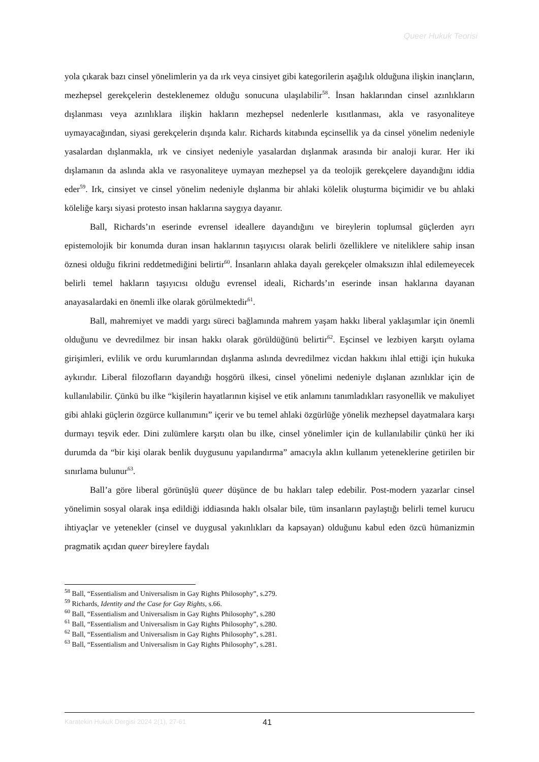Queer Hukuk Teorisi
yola çıkarak bazı cinsel yönelimlerin ya da ırk veya cinsiyet gibi kategorilerin aşağılık olduğuna ilişkin inançların, mezhepsel gerekçelerin desteklenemez olduğu sonucuna ulaşılabilir<sup>58</sup>. İnsan haklarından cinsel azınlıkların dışlanması veya azınlıklara ilişkin hakların mezhepsel nedenlerle kısıtlanması, akla ve rasyonaliteye uymayacağından, siyasi gerekçelerin dışında kalır. Richards kitabında eşcinsellik ya da cinsel yönelim nedeniyle yasalardan dışlanmakla, ırk ve cinsiyet nedeniyle yasalardan dışlanmak arasında bir analoji kurar. Her iki dışlamanın da aslında akla ve rasyonaliteye uymayan mezhepsel ya da teolojik gerekçelere dayandığını iddia eder<sup>59</sup>. Irk, cinsiyet ve cinsel yönelim nedeniyle dışlanma bir ahlaki kölelik oluşturma biçimidir ve bu ahlaki köleliğe karşı siyasi protesto insan haklarına saygıya dayanır.
Ball, Richards’ın eserinde evrensel ideallere dayandığını ve bireylerin toplumsal güçlerden ayrı epistemolojik bir konumda duran insan haklarının taşıyıcısı olarak belirli özelliklere ve niteliklere sahip insan öznesi olduğu fikrini reddetmediğini belirtir<sup>60</sup>. İnsanların ahlaka dayalı gerekçeler olmaksızın ihlal edilemeyecek belirli temel hakların taşıyıcısı olduğu evrensel ideali, Richards’ın eserinde insan haklarına dayanan anayasalardaki en önemli ilke olarak görülmektedir<sup>61</sup>.
Ball, mahremiyet ve maddi yargı süreci bağlamında mahrem yaşam hakkı liberal yaklaşımlar için önemli olduğunu ve devredilmez bir insan hakkı olarak görüldüğünü belirtir<sup>62</sup>. Eşcinsel ve lezbiyen karşıtı oylama girişimleri, evlilik ve ordu kurumlarından dışlanma aslında devredilmez vicdan hakkını ihlal ettiği için hukuka aykırıdır. Liberal filozofların dayandığı hoşgörü ilkesi, cinsel yönelimi nedeniyle dışlanan azınlıklar için de kullanılabilir. Çünkü bu ilke “kişilerin hayatlarının kişisel ve etik anlamını tanımladıkları rasyonellik ve makuliyet gibi ahlaki güçlerin özgürce kullanımını” içerir ve bu temel ahlaki özgürlüğe yönelik mezhepsel dayatmalara karşı durmayı teşvik eder. Dini zulümlere karşıtı olan bu ilke, cinsel yönelimler için de kullanılabilir çünkü her iki durumda da “bir kişi olarak benlik duygusunu yapılandırma” amacıyla aklın kullanım yeteneklerine getirilen bir sınırlama bulunur<sup>63</sup>.
Ball’a göre liberal görünüşlü queer düşünce de bu hakları talep edebilir. Post-modern yazarlar cinsel yönelimin sosyal olarak inşa edildiği iddiasında haklı olsalar bile, tüm insanların paylaştığı belirli temel kurucu ihtiyaçlar ve yetenekler (cinsel ve duygusal yakınlıkları da kapsayan) olduğunu kabul eden özcü hümanizmin pragmatik açıdan queer bireylere faydalı
<sup>58</sup> Ball, “Essentialism and Universalism in Gay Rights Philosophy”, s.279.
<sup>59</sup> Richards, Identity and the Case for Gay Rights, s.66.
<sup>60</sup> Ball, “Essentialism and Universalism in Gay Rights Philosophy”, s.280
<sup>61</sup> Ball, “Essentialism and Universalism in Gay Rights Philosophy”, s.280.
<sup>62</sup> Ball, “Essentialism and Universalism in Gay Rights Philosophy”, s.281.
<sup>63</sup> Ball, “Essentialism and Universalism in Gay Rights Philosophy”, s.281.
Karatekin Hukuk Dergisi 2024 2(1), 27-61 41